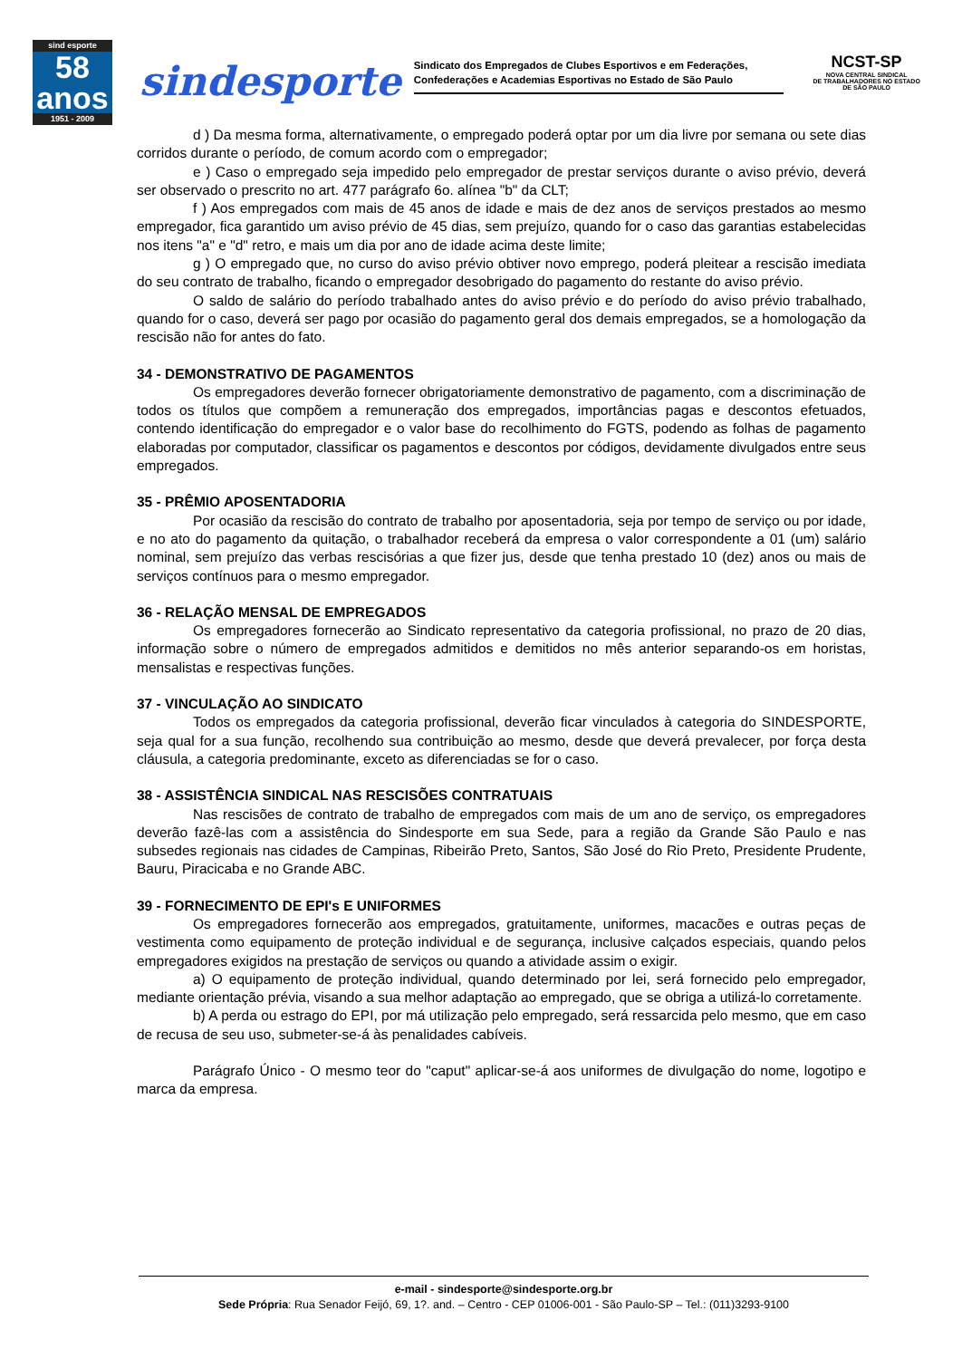sind esporte
58
anos
1951 - 2009
sindesporte
Sindicato dos Empregados de Clubes Esportivos e em Federações, Confederações e Academias Esportivas no Estado de São Paulo
NCST-SP
NOVA CENTRAL SINDICAL
DE TRABALHADORES NO ESTADO
DE SÃO PAULO
d ) Da mesma forma, alternativamente, o empregado poderá optar por um dia livre por semana ou sete dias corridos durante o período, de comum acordo com o empregador;
e ) Caso o empregado seja impedido pelo empregador de prestar serviços durante o aviso prévio, deverá ser observado o prescrito no art. 477 parágrafo 6o. alínea "b" da CLT;
f ) Aos empregados com mais de 45 anos de idade e mais de dez anos de serviços prestados ao mesmo empregador, fica garantido um aviso prévio de 45 dias, sem prejuízo, quando for o caso das garantias estabelecidas nos itens "a" e "d" retro, e mais um dia por ano de idade acima deste limite;
g ) O empregado que, no curso do aviso prévio obtiver novo emprego, poderá pleitear a rescisão imediata do seu contrato de trabalho, ficando o empregador desobrigado do pagamento do restante do aviso prévio.
O saldo de salário do período trabalhado antes do aviso prévio e do período do aviso prévio trabalhado, quando for o caso, deverá ser pago por ocasião do pagamento geral dos demais empregados, se a homologação da rescisão não for antes do fato.
34 - DEMONSTRATIVO DE PAGAMENTOS
Os empregadores deverão fornecer obrigatoriamente demonstrativo de pagamento, com a discriminação de todos os títulos que compõem a remuneração dos empregados, importâncias pagas e descontos efetuados, contendo identificação do empregador e o valor base do recolhimento do FGTS, podendo as folhas de pagamento elaboradas por computador, classificar os pagamentos e descontos por códigos, devidamente divulgados entre seus empregados.
35 - PRÊMIO APOSENTADORIA
Por ocasião da rescisão do contrato de trabalho por aposentadoria, seja por tempo de serviço ou por idade, e no ato do pagamento da quitação, o trabalhador receberá da empresa o valor correspondente a 01 (um) salário nominal, sem prejuízo das verbas rescisórias a que fizer jus, desde que tenha prestado 10 (dez) anos ou mais de serviços contínuos para o mesmo empregador.
36 - RELAÇÃO MENSAL DE EMPREGADOS
Os empregadores fornecerão ao Sindicato representativo da categoria profissional, no prazo de 20 dias, informação sobre o número de empregados admitidos e demitidos no mês anterior separando-os em horistas, mensalistas e respectivas funções.
37 - VINCULAÇÃO AO SINDICATO
Todos os empregados da categoria profissional, deverão ficar vinculados à categoria do SINDESPORTE, seja qual for a sua função, recolhendo sua contribuição ao mesmo, desde que deverá prevalecer, por força desta cláusula, a categoria predominante, exceto as diferenciadas se for o caso.
38 - ASSISTÊNCIA SINDICAL NAS RESCISÕES CONTRATUAIS
Nas rescisões de contrato de trabalho de empregados com mais de um ano de serviço, os empregadores deverão fazê-las com a assistência do Sindesporte em sua Sede, para a região da Grande São Paulo e nas subsedes regionais nas cidades de Campinas, Ribeirão Preto, Santos, São José do Rio Preto, Presidente Prudente, Bauru, Piracicaba e no Grande ABC.
39 - FORNECIMENTO DE EPI's E UNIFORMES
Os empregadores fornecerão aos empregados, gratuitamente, uniformes, macacões e outras peças de vestimenta como equipamento de proteção individual e de segurança, inclusive calçados especiais, quando pelos empregadores exigidos na prestação de serviços ou quando a atividade assim o exigir.
a) O equipamento de proteção individual, quando determinado por lei, será fornecido pelo empregador, mediante orientação prévia, visando a sua melhor adaptação ao empregado, que se obriga a utilizá-lo corretamente.
b) A perda ou estrago do EPI, por má utilização pelo empregado, será ressarcida pelo mesmo, que em caso de recusa de seu uso, submeter-se-á às penalidades cabíveis.
Parágrafo Único - O mesmo teor do "caput" aplicar-se-á aos uniformes de divulgação do nome, logotipo e marca da empresa.
e-mail - sindesporte@sindesporte.org.br
Sede Própria: Rua Senador Feijó, 69, 1?. and. – Centro - CEP 01006-001 - São Paulo-SP – Tel.: (011)3293-9100